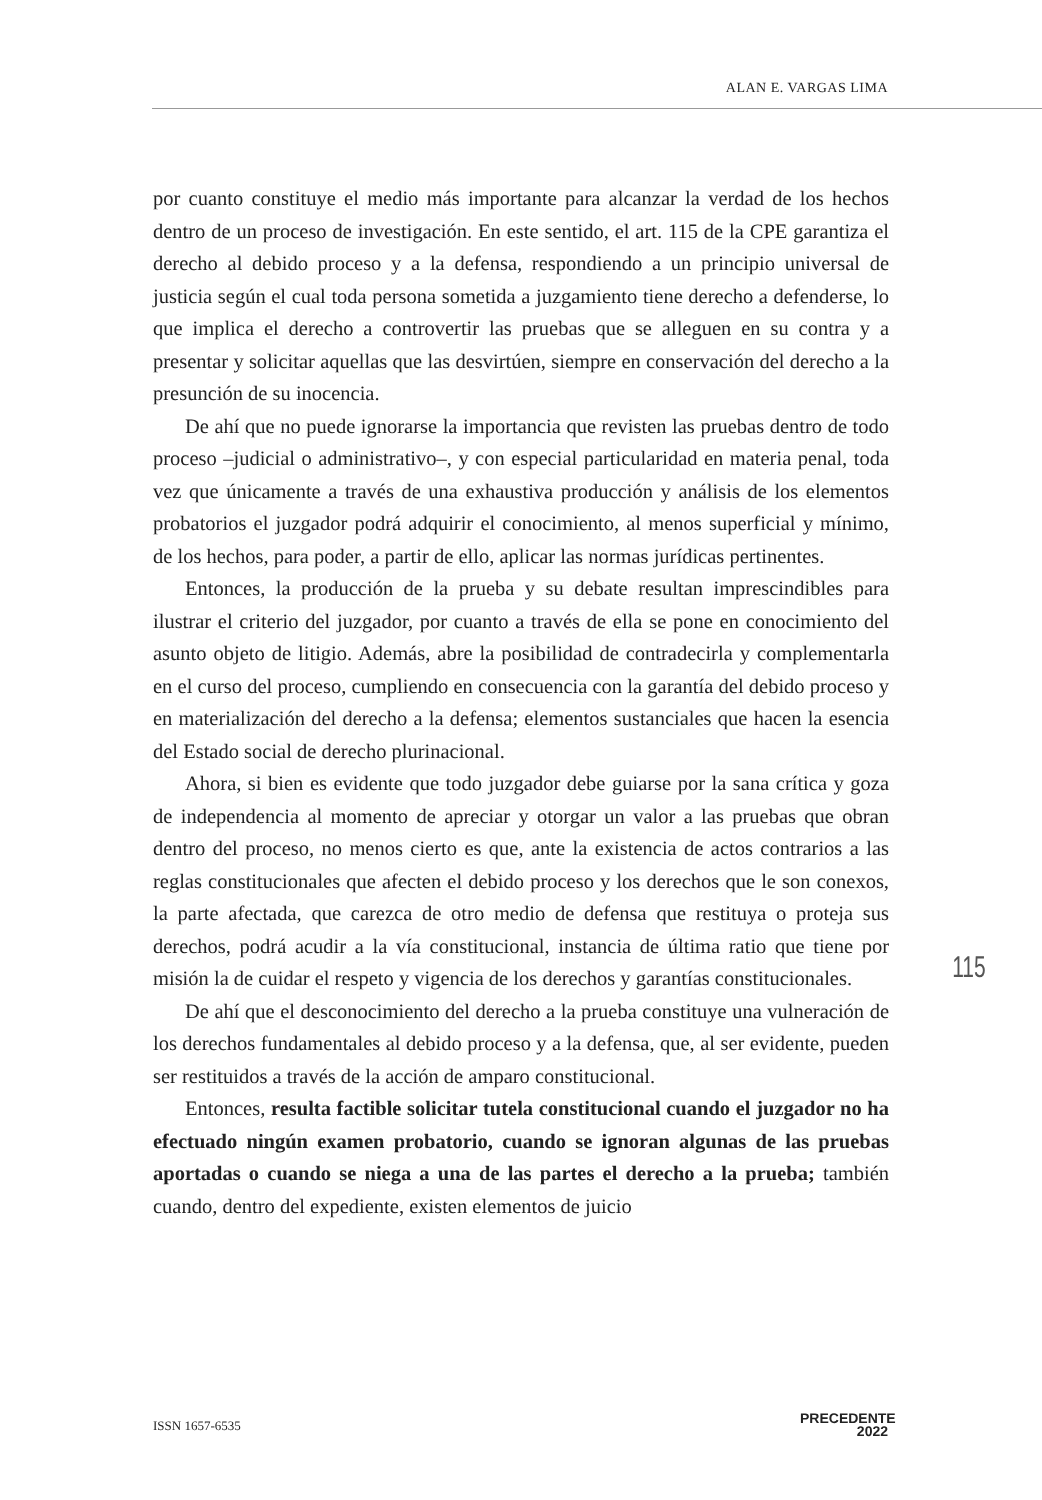ALAN E. VARGAS LIMA
por cuanto constituye el medio más importante para alcanzar la verdad de los hechos dentro de un proceso de investigación. En este sentido, el art. 115 de la CPE garantiza el derecho al debido proceso y a la defensa, respondiendo a un principio universal de justicia según el cual toda persona sometida a juzgamiento tiene derecho a defenderse, lo que implica el derecho a controvertir las pruebas que se alleguen en su contra y a presentar y solicitar aquellas que las desvirtúen, siempre en conservación del derecho a la presunción de su inocencia.
De ahí que no puede ignorarse la importancia que revisten las pruebas dentro de todo proceso –judicial o administrativo–, y con especial particularidad en materia penal, toda vez que únicamente a través de una exhaustiva producción y análisis de los elementos probatorios el juzgador podrá adquirir el conocimiento, al menos superficial y mínimo, de los hechos, para poder, a partir de ello, aplicar las normas jurídicas pertinentes.
Entonces, la producción de la prueba y su debate resultan imprescindibles para ilustrar el criterio del juzgador, por cuanto a través de ella se pone en conocimiento del asunto objeto de litigio. Además, abre la posibilidad de contradecirla y complementarla en el curso del proceso, cumpliendo en consecuencia con la garantía del debido proceso y en materialización del derecho a la defensa; elementos sustanciales que hacen la esencia del Estado social de derecho plurinacional.
Ahora, si bien es evidente que todo juzgador debe guiarse por la sana crítica y goza de independencia al momento de apreciar y otorgar un valor a las pruebas que obran dentro del proceso, no menos cierto es que, ante la existencia de actos contrarios a las reglas constitucionales que afecten el debido proceso y los derechos que le son conexos, la parte afectada, que carezca de otro medio de defensa que restituya o proteja sus derechos, podrá acudir a la vía constitucional, instancia de última ratio que tiene por misión la de cuidar el respeto y vigencia de los derechos y garantías constitucionales.
De ahí que el desconocimiento del derecho a la prueba constituye una vulneración de los derechos fundamentales al debido proceso y a la defensa, que, al ser evidente, pueden ser restituidos a través de la acción de amparo constitucional.
Entonces, resulta factible solicitar tutela constitucional cuando el juzgador no ha efectuado ningún examen probatorio, cuando se ignoran algunas de las pruebas aportadas o cuando se niega a una de las partes el derecho a la prueba; también cuando, dentro del expediente, existen elementos de juicio
115
ISSN 1657-6535
PRECEDENTE
2022